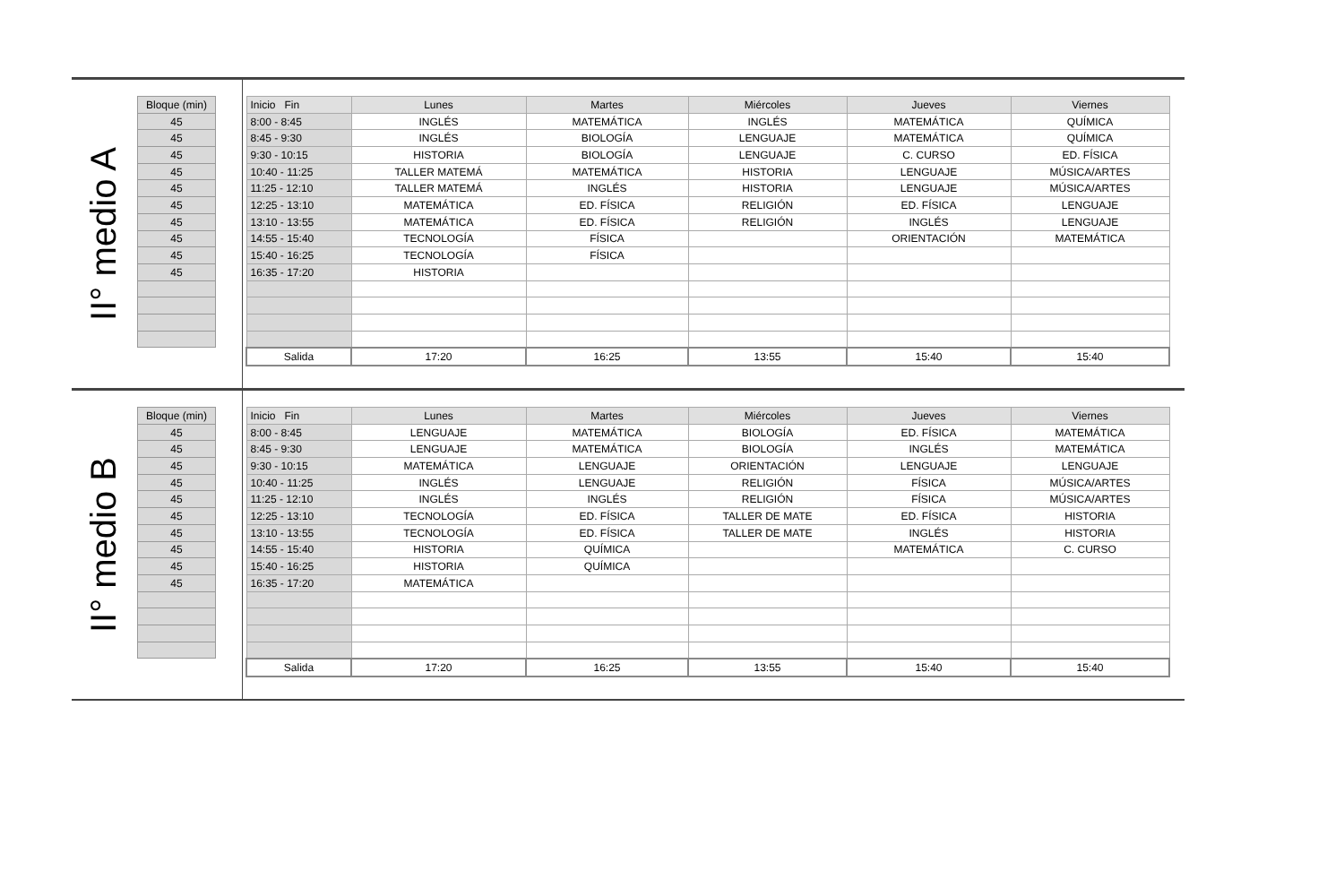II° medio A
| Bloque (min) |
| --- |
| 45 |
| 45 |
| 45 |
| 45 |
| 45 |
| 45 |
| 45 |
| 45 |
| 45 |
| 45 |
| Inicio Fin | Lunes | Martes | Miércoles | Jueves | Viernes |
| --- | --- | --- | --- | --- | --- |
| 8:00 - 8:45 | INGLÉS | MATEMÁTICA | INGLÉS | MATEMÁTICA | QUÍMICA |
| 8:45 - 9:30 | INGLÉS | BIOLOGÍA | LENGUAJE | MATEMÁTICA | QUÍMICA |
| 9:30 - 10:15 | HISTORIA | BIOLOGÍA | LENGUAJE | C. CURSO | ED. FÍSICA |
| 10:40 - 11:25 | TALLER MATEMÁ | MATEMÁTICA | HISTORIA | LENGUAJE | MÚSICA/ARTES |
| 11:25 - 12:10 | TALLER MATEMÁ | INGLÉS | HISTORIA | LENGUAJE | MÚSICA/ARTES |
| 12:25 - 13:10 | MATEMÁTICA | ED. FÍSICA | RELIGIÓN | ED. FÍSICA | LENGUAJE |
| 13:10 - 13:55 | MATEMÁTICA | ED. FÍSICA | RELIGIÓN | INGLÉS | LENGUAJE |
| 14:55 - 15:40 | TECNOLOGÍA | FÍSICA | | ORIENTACIÓN | MATEMÁTICA |
| 15:40 - 16:25 | TECNOLOGÍA | FÍSICA | | | |
| 16:35 - 17:20 | HISTORIA | | | | |
| Salida | 17:20 | 16:25 | 13:55 | 15:40 | 15:40 |
II° medio B
| Bloque (min) |
| --- |
| 45 |
| 45 |
| 45 |
| 45 |
| 45 |
| 45 |
| 45 |
| 45 |
| 45 |
| 45 |
| Inicio Fin | Lunes | Martes | Miércoles | Jueves | Viernes |
| --- | --- | --- | --- | --- | --- |
| 8:00 - 8:45 | LENGUAJE | MATEMÁTICA | BIOLOGÍA | ED. FÍSICA | MATEMÁTICA |
| 8:45 - 9:30 | LENGUAJE | MATEMÁTICA | BIOLOGÍA | INGLÉS | MATEMÁTICA |
| 9:30 - 10:15 | MATEMÁTICA | LENGUAJE | ORIENTACIÓN | LENGUAJE | LENGUAJE |
| 10:40 - 11:25 | INGLÉS | LENGUAJE | RELIGIÓN | FÍSICA | MÚSICA/ARTES |
| 11:25 - 12:10 | INGLÉS | INGLÉS | RELIGIÓN | FÍSICA | MÚSICA/ARTES |
| 12:25 - 13:10 | TECNOLOGÍA | ED. FÍSICA | TALLER DE MATE | ED. FÍSICA | HISTORIA |
| 13:10 - 13:55 | TECNOLOGÍA | ED. FÍSICA | TALLER DE MATE | INGLÉS | HISTORIA |
| 14:55 - 15:40 | HISTORIA | QUÍMICA | | MATEMÁTICA | C. CURSO |
| 15:40 - 16:25 | HISTORIA | QUÍMICA | | | |
| 16:35 - 17:20 | MATEMÁTICA | | | | |
| Salida | 17:20 | 16:25 | 13:55 | 15:40 | 15:40 |